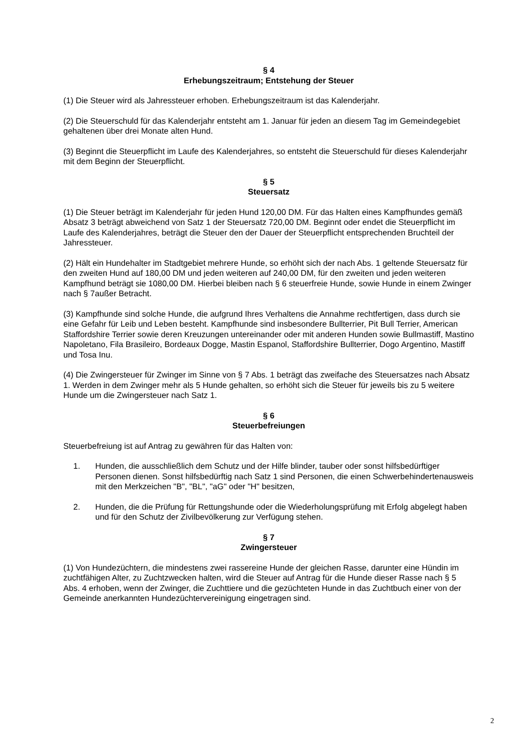§ 4
Erhebungszeitraum; Entstehung der Steuer
(1) Die Steuer wird als Jahressteuer erhoben. Erhebungszeitraum ist das Kalenderjahr.
(2) Die Steuerschuld für das Kalenderjahr entsteht am 1. Januar für jeden an diesem Tag im Gemeindegebiet gehaltenen über drei Monate alten Hund.
(3) Beginnt die Steuerpflicht im Laufe des Kalenderjahres, so entsteht die Steuerschuld für dieses Kalenderjahr mit dem Beginn der Steuerpflicht.
§ 5
Steuersatz
(1) Die Steuer beträgt im Kalenderjahr für jeden Hund 120,00 DM. Für das Halten eines Kampfhundes gemäß Absatz 3 beträgt abweichend von Satz 1 der Steuersatz 720,00 DM. Beginnt oder endet die Steuerpflicht im Laufe des Kalenderjahres, beträgt die Steuer den der Dauer der Steuerpflicht entsprechenden Bruchteil der Jahressteuer.
(2) Hält ein Hundehalter im Stadtgebiet mehrere Hunde, so erhöht sich der nach Abs. 1 geltende Steuersatz für den zweiten Hund auf 180,00 DM und jeden weiteren auf 240,00 DM, für den zweiten und jeden weiteren Kampfhund beträgt sie 1080,00 DM. Hierbei bleiben nach § 6 steuerfreie Hunde, sowie Hunde in einem Zwinger nach § 7außer Betracht.
(3) Kampfhunde sind solche Hunde, die aufgrund Ihres Verhaltens die Annahme rechtfertigen, dass durch sie eine Gefahr für Leib und Leben besteht. Kampfhunde sind insbesondere Bullterrier, Pit Bull Terrier, American Staffordshire Terrier sowie deren Kreuzungen untereinander oder mit anderen Hunden sowie Bullmastiff, Mastino Napoletano, Fila Brasileiro, Bordeaux Dogge, Mastin Espanol, Staffordshire Bullterrier, Dogo Argentino, Mastiff und Tosa Inu.
(4) Die Zwingersteuer für Zwinger im Sinne von § 7 Abs. 1 beträgt das zweifache des Steuersatzes nach Absatz 1. Werden in dem Zwinger mehr als 5 Hunde gehalten, so erhöht sich die Steuer für jeweils bis zu 5 weitere Hunde um die Zwingersteuer nach Satz 1.
§ 6
Steuerbefreiungen
Steuerbefreiung ist auf Antrag zu gewähren für das Halten von:
1. Hunden, die ausschließlich dem Schutz und der Hilfe blinder, tauber oder sonst hilfsbedürftiger Personen dienen. Sonst hilfsbedürftig nach Satz 1 sind Personen, die einen Schwerbehindertenausweis mit den Merkzeichen "B", "BL", "aG" oder "H" besitzen,
2. Hunden, die die Prüfung für Rettungshunde oder die Wiederholungsprüfung mit Erfolg abgelegt haben und für den Schutz der Zivilbevölkerung zur Verfügung stehen.
§ 7
Zwingersteuer
(1) Von Hundezüchtern, die mindestens zwei rassereine Hunde der gleichen Rasse, darunter eine Hündin im zuchtfähigen Alter, zu Zuchtzwecken halten, wird die Steuer auf Antrag für die Hunde dieser Rasse nach § 5 Abs. 4 erhoben, wenn der Zwinger, die Zuchttiere und die gezüchteten Hunde in das Zuchtbuch einer von der Gemeinde anerkannten Hundezüchtervereinigung eingetragen sind.
2